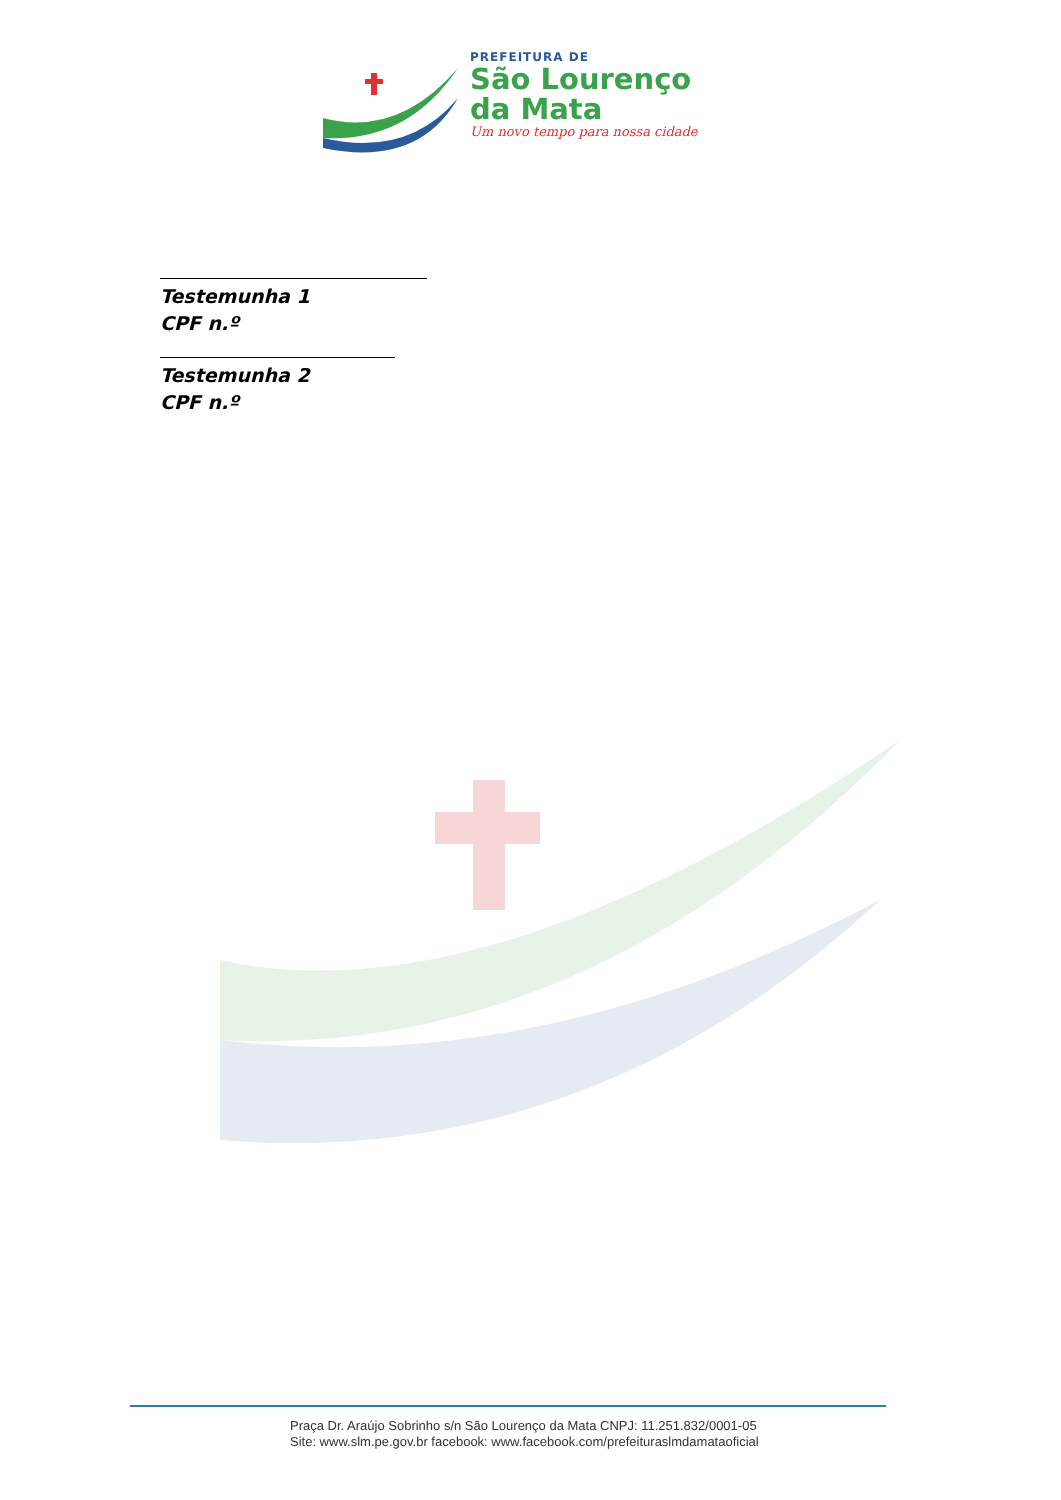PREFEITURA DE
São Lourenço
da Mata
Um novo tempo para nossa cidade
Testemunha 1
CPF n.º
Testemunha 2
CPF n.º
Praça Dr. Araújo Sobrinho s/n São Lourenço da Mata CNPJ: 11.251.832/0001-05
Site: www.slm.pe.gov.br facebook: www.facebook.com/prefeituraslmdamataoficial